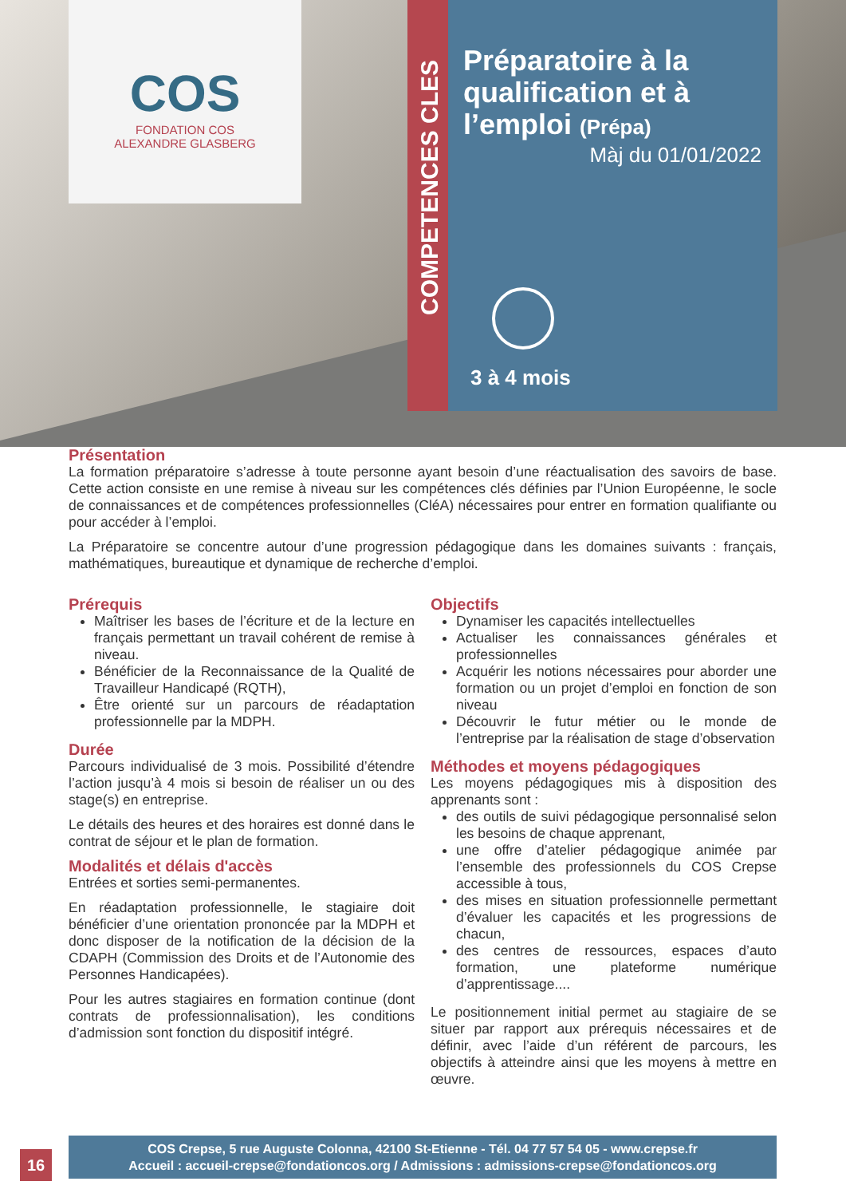COS
FONDATION COS
ALEXANDRE GLASBERG
Préparatoire à la qualification et à l’emploi (Prépa)
Màj du 01/01/2022
3 à 4 mois
COMPETENCES CLES
Présentation
La formation préparatoire s’adresse à toute personne ayant besoin d’une réactualisation des savoirs de base. Cette action consiste en une remise à niveau sur les compétences clés définies par l’Union Européenne, le socle de connaissances et de compétences professionnelles (CléA) nécessaires pour entrer en formation qualifiante ou pour accéder à l’emploi.
La Préparatoire se concentre autour d’une progression pédagogique dans les domaines suivants : français, mathématiques, bureautique et dynamique de recherche d’emploi.
Prérequis
Maîtriser les bases de l’écriture et de la lecture en français permettant un travail cohérent de remise à niveau.
Bénéficier de la Reconnaissance de la Qualité de Travailleur Handicapé (RQTH),
Être orienté sur un parcours de réadaptation professionnelle par la MDPH.
Durée
Parcours individualisé de 3 mois. Possibilité d’étendre l’action jusqu’à 4 mois si besoin de réaliser un ou des stage(s) en entreprise.
Le détails des heures et des horaires est donné dans le contrat de séjour et le plan de formation.
Modalités et délais d'accès
Entrées et sorties semi-permanentes.
En réadaptation professionnelle, le stagiaire doit bénéficier d’une orientation prononcée par la MDPH et donc disposer de la notification de la décision de la CDAPH (Commission des Droits et de l’Autonomie des Personnes Handicapées).
Pour les autres stagiaires en formation continue (dont contrats de professionnalisation), les conditions d’admission sont fonction du dispositif intégré.
Objectifs
Dynamiser les capacités intellectuelles
Actualiser les connaissances générales et professionnelles
Acquérir les notions nécessaires pour aborder une formation ou un projet d’emploi en fonction de son niveau
Découvrir le futur métier ou le monde de l’entreprise par la réalisation de stage d’observation
Méthodes et moyens pédagogiques
Les moyens pédagogiques mis à disposition des apprenants sont :
des outils de suivi pédagogique personnalisé selon les besoins de chaque apprenant,
une offre d’atelier pédagogique animée par l’ensemble des professionnels du COS Crepse accessible à tous,
des mises en situation professionnelle permettant d’évaluer les capacités et les progressions de chacun,
des centres de ressources, espaces d’auto formation, une plateforme numérique d’apprentissage....
Le positionnement initial permet au stagiaire de se situer par rapport aux prérequis nécessaires et de définir, avec l’aide d’un référent de parcours, les objectifs à atteindre ainsi que les moyens à mettre en œuvre.
16
COS Crepse, 5 rue Auguste Colonna, 42100 St-Etienne - Tél. 04 77 57 54 05 - www.crepse.fr
Accueil : accueil-crepse@fondationcos.org / Admissions : admissions-crepse@fondationcos.org